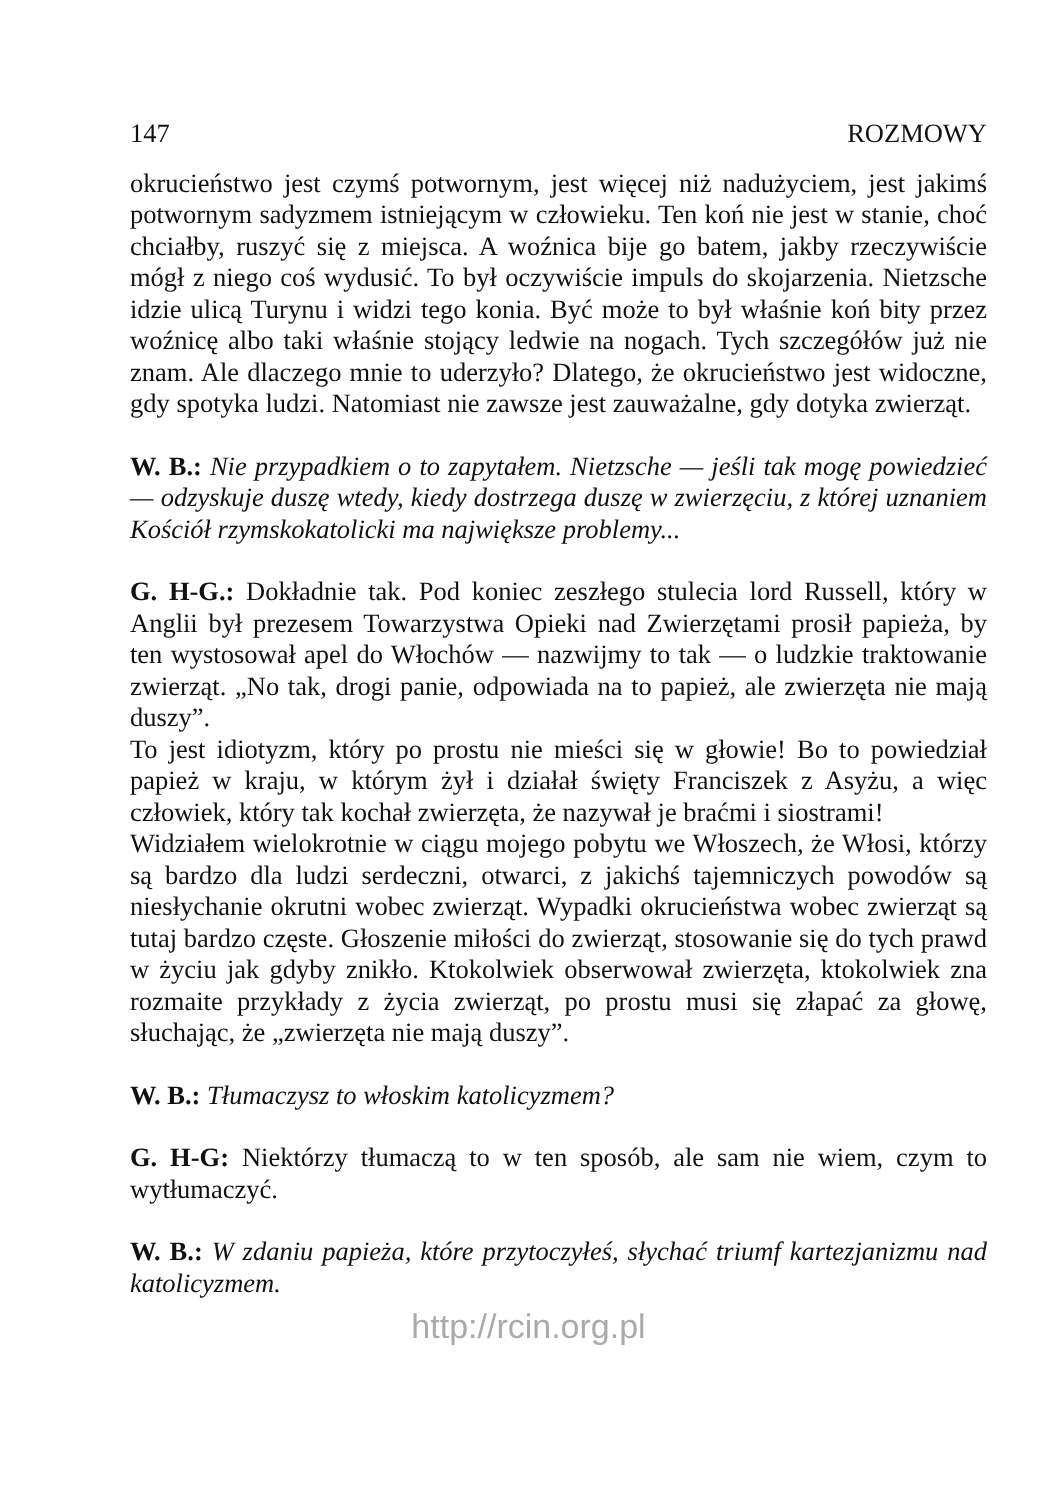147 ROZMOWY
okrucieństwo jest czymś potwornym, jest więcej niż nadużyciem, jest jakimś potwornym sadyzmem istniejącym w człowieku. Ten koń nie jest w stanie, choć chciałby, ruszyć się z miejsca. A woźnica bije go batem, jakby rzeczywiście mógł z niego coś wydusić. To był oczywiście impuls do skojarzenia. Nietzsche idzie ulicą Turynu i widzi tego konia. Być może to był właśnie koń bity przez woźnicę albo taki właśnie stojący ledwie na nogach. Tych szczegółów już nie znam. Ale dlaczego mnie to uderzyło? Dlatego, że okrucieństwo jest widoczne, gdy spotyka ludzi. Natomiast nie zawsze jest zauważalne, gdy dotyka zwierząt.
W. B.: Nie przypadkiem o to zapytałem. Nietzsche — jeśli tak mogę powiedzieć — odzyskuje duszę wtedy, kiedy dostrzega duszę w zwierzęciu, z której uznaniem Kościół rzymskokatolicki ma największe problemy...
G. H-G.: Dokładnie tak. Pod koniec zeszłego stulecia lord Russell, który w Anglii był prezesem Towarzystwa Opieki nad Zwierzętami prosił papieża, by ten wystosował apel do Włochów — nazwijmy to tak — o ludzkie traktowanie zwierząt. „No tak, drogi panie, odpowiada na to papież, ale zwierzęta nie mają duszy”.
To jest idiotyzm, który po prostu nie mieści się w głowie! Bo to powiedział papież w kraju, w którym żył i działał święty Franciszek z Asyżu, a więc człowiek, który tak kochał zwierzęta, że nazywał je braćmi i siostrami!
Widziałem wielokrotnie w ciągu mojego pobytu we Włoszech, że Włosi, którzy są bardzo dla ludzi serdeczni, otwarci, z jakichś tajemniczych powodów są niesłychanie okrutni wobec zwierząt. Wypadki okrucieństwa wobec zwierząt są tutaj bardzo częste. Głoszenie miłości do zwierząt, stosowanie się do tych prawd w życiu jak gdyby znikło. Ktokolwiek obserwował zwierzęta, ktokolwiek zna rozmaite przykłady z życia zwierząt, po prostu musi się złapać za głowę, słuchając, że „zwierzęta nie mają duszy”.
W. B.: Tłumaczysz to włoskim katolicyzmem?
G. H-G: Niektórzy tłumaczą to w ten sposób, ale sam nie wiem, czym to wytłumaczyć.
W. B.: W zdaniu papieża, które przytoczyłeś, słychać triumf kartezjanizmu nad katolicyzmem.
http://rcin.org.pl